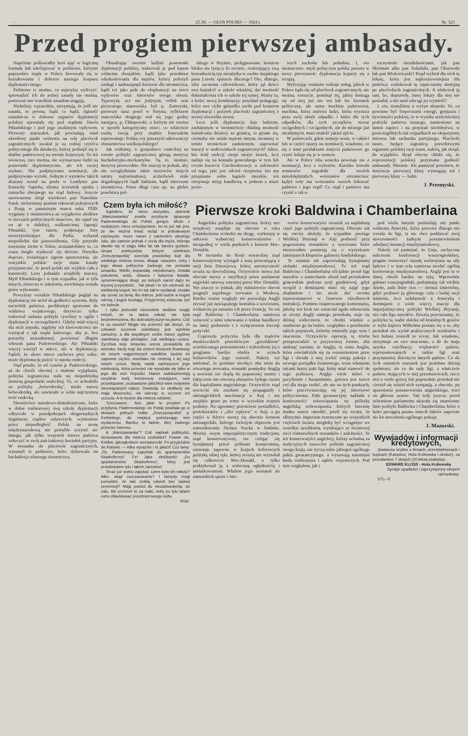- 25.XI. — GŁOS POLSKI — 1924 r. Nr. 323
Przed progiem pierwszej ambasady.
Napróżno próbowałby ktoś ująć w logiczną formułę lub zdefinjować te próbierze, którymi poprzednie rządy w Polsce kierowały się w kształtowaniu i doborze naszego korpusu dyplomatycznego.
Próbierze te można, co najwyżej wyliczyć: sprowadzić ich do jednej zasady nie można, ponieważ one wszelkim zasadom urągają.
Niektórzy, wprawdzie, utrzymują, że jeśli nie zasada, to pewna, bądź co bądź, dążność zasadnicza w doborze organów dyplomacji polskiej ujawniała się pod rządami Józefa Piłsudskiego i pod jego osobistym wpływem. Pierwszy marszałek, jak powiadają, miał określony punkt widzenia na rolę placówek zagranicznych: uważał je za rodzaj czyśćca politycznego dla działaczy, którzy potknęli się w służbie państwowej na terenie krajowym. To też wtenczas, rzec można, nie wyznaczano ludzi na posterunki dyplomatyczne, ale ich raczej zsyłano. Nie podpisywano nominacji, ale podpisywano wyroki. Jednym z wyroków takich skazany został na posła w Londynie pan Eustachy Sapieha, słynny uczestnik spisku i zamachu zbrojnego na rząd ludowy. Jeszcze surowszemu uległ wyrokowi pan Stanisław Patek, niefortunny piastun rokowań pokojowych z Rosją w pamiętnym marcu roku 1920: wygnany z ministerstwa za wyjątkowo złośliwe w rzeczach politycznych nieuctwo, nie oparł się on aż w dalekiej, wulkanicznej Japonji. Piłsudski, tym razem, podpisując listy uwierzytelniające dla Patka, wykazał niepośledni dar jasnowidzenia. Gdy przyszło trzęsienie ziemi w Tokio, zrozumieliśmy to, co zrazu mogło wydawać się dziwne. Nietylko depesze, zwiastujące ogrom spustoszenia, ale wszystkie polskie racje stanu kazały przypuszczać, że poseł polski nie wyjdzie cało z katastrofy. Losy jednakże zrządziły inaczej. Myśl Piłsudskiego i w tym wypadku, jak w tylu innych, zbawcza w założeniu, zwichnięta została przez wykonanie.
Powyższy wszakże Piłsudskiego pogląd na dyplomację nie urósł do godności systemu. Były naczelnik państwa, pochłonięty sprawami do wództwa wojskowego, dorywczo tylko traktował zadania polityki cywilnej w ogóle i dyplomacji w szczególności. Gdyby miał więcej dla nich zmysłu, nigdyby ich kierownictwa nie wytrącał z rąk rządu ludowego, aby je, bez potrzeby uzasadnionej, powierzać długim włosom pana Paderewskiego. Ale Piłsudski więcej wierzył w miecz, niż w dyplomację. Sądził, że skoro miecz zachowa przy sobie, może dyplomację puścić w opiekę endecji.
Stąd poszło, że od czasów p. Paderewskiego, aż do chwili obecnej z małemi wyjątkami, polityka zagraniczna stała się niepodzielną domeną gospodarki endeckiej. To, co uchodziło za politykę „belwederską", miało nazwę belwederską, ale zawierało w sobie najczystszą treść endecką.
Stronnictwo narodowo-demokratyczne, które w dobie rozbiorowej swą szkołę dyplomacji odbywało w przedpokojach drugorzędnych dygnitarzy rządów zaborczych, wyniesione przez niepodległość Polski na arenę międzynarodową, nie potrafiło uczynić nic innego, jak tylko wszystek interes państwa wtłoczyć w swój zaściankowy kociołek partyjny. W stosunku do placówek zagranicznych, wysunęli te próbierze, które dyktowała im buchalterja własnego stronnictwa.
Obsadzając swoimi ludźmi posterunki dyplomacji polskiej, traktowali je pod kątem widzenia dwojakim: bądź jako przedmiot odszkodowania dla mężów, którzy położyli zasługi i nadszarpnęli kieszeni dla stronnictwa, bądź też jako pole do eksploatacji na rzecz wpływów oraz interesów swego obozu. Typowym, acz nie jedynym, reflek sem pierwszego stanowiska był p. Zamoyski, pierwszy nasz poseł w Paryżu; refleksem stanowiska drugiego stał się jego godny następca, p. Chłapowski, o którym nie można w sposób kategoryczny orzec, co właściwie osobą swoją przy rządzie francuskim reprezentuje: Polskę czy przemysł cukrowniczy obszarnictwa wielkopolskiego?
Jak widzimy, w gospodarce endeckiej na terenie polityki zagranicznej górują motywy buchalteryjno-merkantylne. Są to, istotnie, motywy przewodnie. Nie znaczy to jednak, aby nie uwzględniano także motywów innych natury najrozmaitszej, aczkolwiek stale dogadzających bądź ludziom, bądź interesom stronnictwa. Przez długi czas np. na glebie poselstwa pol-
skiego w Rzymie, pielęgnowano, kosztem blisko stu tysięcy lir rocznie, rozbrajający swą bezradnością typ nieużytka w osobie niejakiego pana Loreta: spytacie dlaczego? Oto, dlatego, iżby zacnemu człowiekowi, który jął dzieci swe kształcić w szkole włoskiej, dać możność dokształcenia ich w szkole tej samej. Mamy tu, z kolei, nową kombinację: przykład pedagogji, która swe ciche gniazdko uwiła pod konarem dyplomacji i pożytek placówki zagranicznej z nowej oświetliła strony.
Lecz jeśli dyplomacja daje ludziom, zasłużonym w stronnictwie chlubną możność kształcenia dziatwy za granicą, to pytam się, czemuby nie miała mężom innym, niemniej w temże stronictwie zasłużonym, zapewniać kuracji w uzdrowiskach zagranicznych? Jakoż, kto śród endecji cierpi nieżyt kiszek, lecz nadaje się na konsula generalnego w tym lub owym kurorcie Czechosłowacji, w zależności od tego, jaki jest odcień cierpienia; kto ma przepisane sobie kąpiele morskie, ten otrzymuje misję handlową w jednem z miast porto-
wych zachodu lub południa. I, oto nieznacznie: myśl polityczna polska porasta w nowy pierwiastek: dyplomacja kojarzy się z terapją.
Wyliczając rozmaite rodzaje usług, jakich w Polsce żąda się od placówek zagranicznych, nie można, wreszcie, pominąć tej, jakiej domaga się od niej już nie ten lub ów kierunek polityczny, ale sama machina państwowa, machina, która zużywa ludzi, która wyrzuca poza swój obręb odpadki, i która dla tych odpadków, dla tych szczątków, nieraz czcigodnych i czcigodnych, ale do niczego już niezdatnych, musi znaleźć jakieś ujście.
W państwach, gdzie istnieje senat, w całości lub w części oparty na nominacji, wiadomo, co się z temi produktami zużycia państwowe go czyni: lokuje się je w senacie.
Ale w Polsce izba senacka powstaje nie z nominacji, lecz z wyborów. Kurulne krzesła senatorów zagrabiły dla swoich zniedołężniałych weteranów stronnictwa: kędyż tedy ma weteranów swoich lokować państwo i jego rząd? Co rząd i państwo ma czynić z tak u-
roczystemi nieudolnościami, jak pan Skirmunt albo pan Sobański, pan Olszewski lub pan Wielowieyski? Rząd wybrał dla nich tę lokatę, która jest najkosztowniejsza dla państwa: rozlokował tę rupieciarnię dostojną po placówkach zagranicznych. A ulokował ją tam, bo, doprawdy, innej lokaty dla niej nie posiadał, a nie miał odwagi jej wymieść!
I, oto, stanęliśmy u wyżyn absurdu. To, co powinno być forpocztami energji, genjuszu i żywotności polskiej, to w wyniku sześcioletniej praktyki państwa naszego, zamieniono na lamus rupieci i na przystań niedołęstwa, w poszczególnych zaś wypadkach na ekspozyturę interesu lub rachunku partyjnego. Placówki nasze, będące zagranicą prawdziwymi organami polskiej racji stanu, należą, jak dotąd, do wyjątków. Rząd obecny chlubi się, że reprezentacji polskiej przyznano godność ambasady. Słusznie. Ale pamiętać powinien, że instytucje pierwszej klasy wymagają też i pierwszej klasy — ludzi.
J. Przemyski.
Czem była ich miłość?
Sądziłem, że mimo wszystko, dziennik „Warszawianka" powita przybycie Ignacego Paderewskiego do Polski gorąco. Może z mniejszym nieco entuzjazmem, bo to już tak jest, że nie można trwać wciąż w jednakowym zachwycie; może nawet z odcieniem ukrytego żalu, ale zawsze jednak z czcią dla męża, którego sławiło się w ciągu kilku lat tak bardzo gorliwie. Grupa publicystów, którym odebrano „Rzeczpospolitą" szerzyła prawdziwy kult dla wielkiego mistrza tonów, dbając zarazem, żeby i jego słowa polityczne żadnego nie poniosła szwanku. Wielki, wspaniały, niepokonany, chwała pokolenia, wódz, zbawca i kolumna światła, opromieniająca drogi, po których naród dąży ku lepszej przyszłości... Tak pisali i te ich zdolność do wielbienia kogoś, kto im się tak'm wydawał, chciało się uznać za tanią. Bo dobrze, jeśli ludzie w kogoś wierzą i kogoś kochają. Przyjemniej wówczas żyć na świecie.
I tylko jednostki nieznośnie złośliwe mogły mówić, że ta ładna miłość nie była bezinteresowna. Bo dobrodziej łożył na pismo. Cóż to za dowód? Mogło się przecież tak złożyć, że człowiek szczerze uwielbiany jest wybitnie zamożny, a dla wspólnych celów natury ogólnej uwielbiany daje pieniądze, zaś wielbiący—prace. Życzliwa tego stosunku ocena prowadziła do wniosku: kiedy mąż ów zmieni stosunek finansowy do swych najgoretszych satelitów, będzie im zapewne ciężko, wszelako nie zmienią z tej racji swych uczuć. Będą nadal zachwyceni jego wielkością, która przecież nie wyrażała się tylko w jego dla nich hojności. Nawet zadokumentują umyślnie swój bezstronny entuzjazm, swe przywiązanie, pozbawione jakichkol wiek motywów niezwiązanych natury. Dowiodą, że złośliwcy nie mają słuszności, nie wierząc w szczere ich uczucia. A to będzie dla mistrza oddanie.
Tymczasem... Ach, jakie to przykre! Po przybyciu Paderewskiego do Polski powitała go w słowach pełnych hołdu „Rzeczpospolita" p. Korfantego, do miejsca poświęcając tem wydarzeniu. Bardzo to ładnie. Bez żadnego przeciez interesu.
A „Warszawianka"? Cóż napisali publicyści, doniedawna dla mistrza czołobitni? Prawie nic. Krótkie, jaknajkrótsze wzmianeczki. Po przyjeździe do Katowic — kilka wyrazów i to jakich! Czy tamy: „Pp. Paderewscy zajechali do apartamentów Skarbofermu". Fe! Jaka złośliwość! „Do apartamentów Skarbofermu", który jest przedmiotem tylu i takich zarzutów!
Teraz już wolno zapytać: czem była ich miłość? Albo: skąd rozczarowanie? I którędy mógł pomyśleć, że taki zrobią odwrót bez żadnej ceremonji? Mają powód do niezadowolenia, do żalu. Ale przecież to za mało, żeby po tylu latach ostro zlikwidować przedmiot swego kultu.
Widz.
Pierwsze kroki Baldwina i Chamberlaina
Angielska polityka zagraniczna, której ster urzędowy znajduje się obecnie w ręku Chamberlaina wchodzi na drogę, wytkniętą w odezwie wyborczej konserwatystów i niezgodnej w wielu punktach z kursem Mac-Donalda.
W stosunku do Rosji sowieckiej rząd konserwatywny wystąpił z notą protestującą z racji listu Zinowjewa, której autentyczność uważa za dowiedzioną. Oczywiście mowa już obecnie mowy o ratyfikacji przez parlament angielski umowy zawartej przez Mac Donalda. Nie znaczy to jednak, aby ministrowie obecni pragnęli zupełnego zerwania z Moskwą. Bardzo ważne względy nie pozwalają Anglji zrywać już nawiązanego kontaktu z sowietami, zwłaszcza pa uznaniu ich przez Francję. To też rząd Baldwina i Chamberlaina zamierza wznowić z nimi rokowania o traktat handlowy na innej podstawie i z wyłączeniem kwestji pożyczki.
Coprawda pożyczka była dla rządców moskiewskich prawdziwym „gwoździem" oczekiwanego porozumienia i wykreślenie jej z programu bardzo obniża w oczach bolszewików jego wartość. Należy też mniemać, że pomimo niechęci obu stron do otwartego zerwania, stosunki pomiędzy Anglją a sowiemi nie dojdą do poprawnej normy i faktycznie nie otworzą obszarów byłego caratu dla kapitalizmu angielskiego. Oczywiście rząd sowiecki nie zrzeknie się propagandy i antiangielskich machinacji w Azji i nie znajdzie grunt po temu w wysokim stopniu podatny. Na ogromnej przestrzeni posiadłości, protektoratów i „sfer wpływu" w Azji, a po części w Afryce szerzy się obecnie ferment antiangielski, którego świeżym objawem jest zamordowanie Sirdara Stacka w Sudanie. Wierny swym imperjalistycznym tradycjom, rząd konserwatywny, nie cofając się bynajmniej przed próbami kompromisu, zastosuje zapewne w krajach kolorowych politykę silnej ręki, której zresztą nie wyrzekał się całkowicie Mac-Donald, a tylko praktykował ją z widoczną ogłędnością i umiarkowaniem. Właśnie jego stosunek do zamorskich spraw i inte-
resów konserwatyści uważali za najsłabszą część jego polityki zagranicznej. Obecnie tak się rzeczy ułożyły, że wypadnie prestige Wielkiej Brytanji w Azji podnosić przy pogorszeniu stosunków z sowietami które niezawodnie postarają się o wyzyskanie tamtejszych kłopotów gabinetu londyńskiego.
Te ostatnie nie zapowiadają bynajmniej sielanki międzynarodowej. To też rząd Baldwina i Chamberlaina oficjalnie prosił ligę narodów o zaniechanie obrad nad protokułem genewskim podczas sesji grudniowej, gdyż wespół z dominjami musi się zająć jego zbadaniem i nie może dać swemu reprezentantowi w Genewie określonych instrukcji. Pomimo inspirowanego komentarza, jakoby ten krok nie oznaczał zgoła odrzucenia ze strony Anglji samego protokułu, staje się dzisiaj widocznem, że chodzi właśnie o osadzenie go na lodzie, względnie o porobienie takich poprawek, któreby zmieniły jego sens i znaczenie. Oczywiście operację tę trzeba przeprowadzić w przyzwoitej formie, aby uniknąć zarzutu, że Anglja, ta sama Anglia, która oświadczyła się za rozszerzeniem praw ligi i chciała z niej zrobić ostoję pokoju i nowego porządku światowego, teraz własnemi rękami burzy pakt ligi, który miał stanowić do tego podstawę. Anglja wiele mówi o pacyfizmie i humanizmie, gotowa jest nawet coś dla niego zrobić, ale nie na tych punktach, które przeciwstawiają się jej interesowi politycznemu. Pakt gwarancyjny nakłada z konieczności zobowiązania na politykę angielską, zobowiązania, których brzemię trudno nawet określić, jeżeli się zważy, że olbrzymie imperium rozrzucone po wszystkich częściach świata, mogłoby być wciągnięte we wszelkie zawikłania, wynikające ze światowej sieci różnorodnych stosunków i zależności. To też konserwatyści angielscy, którzy uchodzą za tradycyjnych znawców polityki zagranicznej swego kraju, nie życzą sobie jakiegoś ogólnego paktu gwarancyjnego, a wysuwają natomiast hasła rozbrojenia i sądów rozjemczych. Pod tym względem, jak i
pod wielu innymi podzielają oni punkt widzenia Ameryki, która przecież dlatego nie weszła do ligi, iż nie chce poddawać swej suwerenności żadnym postanowieniom odrębnej instancji międzynarodowej.
Należy też pamiętać, że Unja, zachęcona sukcesem konferencji waszyngtońskiej, pragnie rozszerzyć zasadę rozbrojenia na siły lądowe i w tym celu zamierza zwołać ogólną konferencję międzynarodową. Anglji jest to w danej chwili bardzo na rękę. Wprawdzie gabinet waszyngtoński, podejmując tak wielkie dzieło, zada lidze cios — niemal śmiertelny, gdyż pozbawi ją głównego celu i bodaj racji istnienia, lecz solidarność z Ameryką i dominjami o wiele więcej znaczy dla imperjalistycznej polityki Wielkiej Brytanji, niż cała liga narodów. Zresztą powtarzamy, że polityka ta, nader daleka od brutalnych gestów w stylu kajzera Wilhelma postara się o to, aby protokuł nie wydał praktycznych rezultatów i bez hałasu zeszedł ze sceny. Jak wiadomo, utrzymuje on swe znaczenie, o ile do maja uzyska ratyfikację większości państw, reprezentowanych w radzie ligi oraz przynamniej dziesięciu innych państw. Co do tych ostatnich warunek jest podobno dzisiaj spełniony, ale co do rady ligi, a właściwie państw, mających w niej przedstawicieli, rzecz stoi o wiele gorzej Już poprzednio protokuł nie cieszył się wśród nich sympatją, a obecnie, po ujawnieniu postanowienia angielskiego, traci on główne szanse. Tak tedy jeszcze przed zebraniem parlamentu ukazały się znamienne linie polityki Baldwina i Chamberlaina, które z kolei pociągną pasmo innych faktów zapewne nie ku utrwaleniu ogólnego pokoju.
J. Mazurski.
Wywiadów i informacji kredytowych,
dostarcza szybko o firmach, przedsiębiorcach i kupcach (Katowice, Huta Królewska i okolice), za przesłaniem 7 złotych (20 letnia praktyka).
EDWARD KLOSS - Huta Królewska
Syndyk upadłości i zaprzysiężony ekspert rachunkowy.
571—5